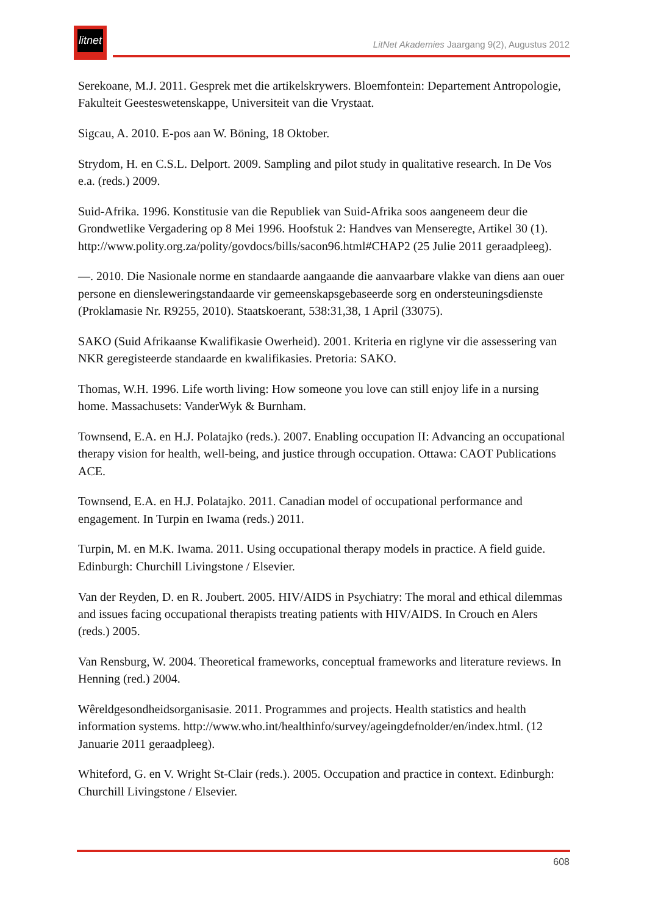litnet
LitNet Akademies Jaargang 9(2), Augustus 2012
Serekoane, M.J. 2011. Gesprek met die artikelskrywers. Bloemfontein: Departement Antropologie, Fakulteit Geesteswetenskappe, Universiteit van die Vrystaat.
Sigcau, A. 2010. E-pos aan W. Böning, 18 Oktober.
Strydom, H. en C.S.L. Delport. 2009. Sampling and pilot study in qualitative research. In De Vos e.a. (reds.) 2009.
Suid-Afrika. 1996. Konstitusie van die Republiek van Suid-Afrika soos aangeneem deur die Grondwetlike Vergadering op 8 Mei 1996. Hoofstuk 2: Handves van Menseregte, Artikel 30 (1). http://www.polity.org.za/polity/govdocs/bills/sacon96.html#CHAP2 (25 Julie 2011 geraadpleeg).
—. 2010. Die Nasionale norme en standaarde aangaande die aanvaarbare vlakke van diens aan ouer persone en diensleweringstandaarde vir gemeenskapsgebaseerde sorg en ondersteuningsdienste (Proklamasie Nr. R9255, 2010). Staatskoerant, 538:31,38, 1 April (33075).
SAKO (Suid Afrikaanse Kwalifikasie Owerheid). 2001. Kriteria en riglyne vir die assessering van NKR geregisteerde standaarde en kwalifikasies. Pretoria: SAKO.
Thomas, W.H. 1996. Life worth living: How someone you love can still enjoy life in a nursing home. Massachusets: VanderWyk & Burnham.
Townsend, E.A. en H.J. Polatajko (reds.). 2007. Enabling occupation II: Advancing an occupational therapy vision for health, well-being, and justice through occupation. Ottawa: CAOT Publications ACE.
Townsend, E.A. en H.J. Polatajko. 2011. Canadian model of occupational performance and engagement. In Turpin en Iwama (reds.) 2011.
Turpin, M. en M.K. Iwama. 2011. Using occupational therapy models in practice. A field guide. Edinburgh: Churchill Livingstone / Elsevier.
Van der Reyden, D. en R. Joubert. 2005. HIV/AIDS in Psychiatry: The moral and ethical dilemmas and issues facing occupational therapists treating patients with HIV/AIDS. In Crouch en Alers (reds.) 2005.
Van Rensburg, W. 2004. Theoretical frameworks, conceptual frameworks and literature reviews. In Henning (red.) 2004.
Wêreldgesondheidsorganisasie. 2011. Programmes and projects. Health statistics and health information systems. http://www.who.int/healthinfo/survey/ageingdefnolder/en/index.html. (12 Januarie 2011 geraadpleeg).
Whiteford, G. en V. Wright St-Clair (reds.). 2005. Occupation and practice in context. Edinburgh: Churchill Livingstone / Elsevier.
608